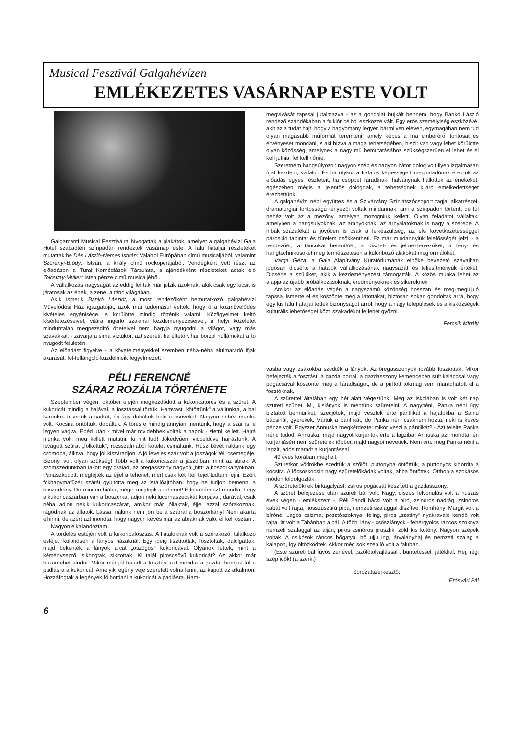Musical Fesztivál Galgahévízen
EMLÉKEZETES VASÁRNAP ESTE VOLT
Galgamenti Musical Fesztiválra hívogattak a plakátok, amelyet a galgahévízi Gaia Hotel szabadtéri színpadán rendeztek vasárnap este. A falu fiataljai részleteket mutattak be Dés László-Nemes István: Valahol Európában című musicaljából, valamint Szörényi-Bródy: István, a király című rockoperájából. Vendégként vett részt az előadáson a Turai Komédiások Társulata, s ajándékként részleteket adtak elő Tolcsvay-Müller: Isten pénze című musicaljéből.
A vállalkozás nagyságát az eddig leírtak már jelzik azoknak, akik csak egy kicsit is járatosak az ének, a zene, a tánc világában.
Akik ismerik Bankó Lászlót, a most rendezőként bemutatkozó galgahévízi Művelődési Ház igazgatóját, azok már tudomásul vették, hogy ő a közművelődés kivételes egyénisége, s körülötte mindig történik valami. Közfigyelmet keltő kísérletezéseivel, vitára ingerlő szakmai kezdeményezéseivel, a helyi közéletet minduntalan megpezsdítő ötleteivel nem hagyja nyugodni a világot, vagy más szavakkal: - zavarja a sima víztükör, azt szereti, ha éltető vihar borzol hullámokat a tó nyugodt felületén.
Az előadást figyelve - a követelményekkel szemben néha-néha alulmaradó ifjak akarását, fel-fellángoló küzdelmeik fegyelmezett
megvívását tapssal jutalmazva - az a gondolat bujkált bennem, hogy Bankó László rendező szándékában a folklór célból eszközzé vált. Egy erős személyiség eszközévé, akit az a tudat hajt, hogy a hagyomány legyen bármilyen eleven, egymagában nem tud olyan magasabb műformát teremteni, amely képes a ma emberéről fontosat és érvényeset mondani, s aki bízva a maga tehetségében, hiszi: van vagy lehet körülötte olyan közösség, amelynek a nagy mű bemutatásához szükségszerűen el lehet és el kell jutnia, fel kell nőnie.
Szeretném hangsúlyozni: nagyon szép és nagyon bátor dolog volt ilyen izgalmasan újat kezdeni, vállalni. És ha olykor a fiatalok képességeit meghaladónak éreztük az előadás egyes részleteit, ha csöppet fáradtnak, halványnak hallottuk az énekeket, egészében mégis a jelentős dolognak, a tehetségnek kijáró emelkedettséget érezhettünk.
A galgahévízi népi együttes és a Szivárvány Színjátszócsoport tagjai alkatrészei, dramaturgiai fontosságú tényezői voltak mindannak, ami a színpadon történt, de túl nehéz volt az a mezőny, amelyen mozogniuk kellett. Olyan feladatot vállaltak, amelyben a hangsúlyoknak, az arányoknak, az árnyalatoknak is nagy a szerepe. A hibák százalékát a jövőben is csak a felkészültség, az elvi következetességgel párosuló tapintat és türelem csökkentheti. Ez már mindannyiuk felelősségét jelzi: - a rendezőét, a táncokat betanítóét, a díszlet- és jelmeztervezőkét, a fény- és hangtechnikusokét meg természetesen a különböző alakokat megformálókét.
Varga Géza, a Gaia Alapítvány Kuratóriumának elnöke bevezető szavaiban jogosan dicsérte a fiatalok vállalkozásának nagyságát és teljesítményük értékét. Dicsérte a szülőket, akik a kezdeményezést támogatták. A közös munka lehet az alapja az újabb próbálkozásoknak, eredményeknek és sikereknek.
Amikor az előadás végén a nagyszámú közönség hosszan és meg-megújuló tapssal ismerte el és köszönte meg a látottakat, biztosan sokan gondoltak arra, hogy egy kis falu fiataljai tettek bizonyságot arról, hogy a nagy települések és a kisközségek kulturális lehetőségei közti szakadékot le lehet győzni.
Fercsik Mihály
PÉLI FERENCNÉ
SZÁRAZ ROZÁLIA TÖRTÉNETE
Szeptember végén, október elején megkezdődött a kukoricatörés és a szüret. A kukoricát mindig a hajával, a fosztással törtük. Hamvast „kötöttünk" a vállunkra, a bal karunkra tekertük a sarkát, és úgy dobáltuk bele a csöveket. Nagyon nehéz munka volt. Kocsira öntöttük, dobáltuk. A törésre mindig annyian mentünk, hogy a szár is le legyen vágva. Ebéd után - mivel már rövidebbek voltak a napok - sietni kellett. Hajrá munka volt, meg kellett mutatni: ki mit tud! Jókedvűen, vicceldőve hajráztunk. A levágott szárat „fölköttük", rozsszalmából kötelet csináltunk. Húsz kévét raktunk egy csomóba, állítva, hogy jól kiszáradjon. A jó leveles szár volt a jószágok téli csemegéje. Bizony, volt olyan szükség! Több volt a kukoricaszár a jászolban, mint az abrak. A szomszédunkban lakott egy család, az öregasszony nagyon „hitt" a boszorkányokban. Panaszkodott: megfejték az éjjel a tehenet, mert csak két liter tejet tudtam fejni. Ezért fokhagymafüzér szárát gyújtotta meg az istállóajtóban, hogy ne tudjon bemenni a boszorkány. De minden hiába, mégis megfejik a tehenet! Édesapám azt mondta, hogy a kukoricaszárban van a boszorka, adjon neki lucernaszecskát korpával, darával, csak néha adjon nekik kukoricaszárat, amikor már jóllaktak, éjjel azzal szórakoznak, rágódnak az állatok. Lássa, nálunk nem jön be a szárral a boszorkány! Nem akarta elhinni, de azért azt mondta, hogy nagyon kevés már az abraknak való, el kell osztani.
Nagyon elkalandoztam.
A tördelés estéjén volt a kukoricafosztás. A fiataloknak volt a szórakozó, találkozó estéje. Különösen a lányos házaknál. Egy ideig tisztítottak, fosztottak, dalolgattak, majd bekenték a lányok arcát „öszögös" kukoricával. Olyanok lettek, mint a kéményseprő, sikongtak, sikítottak. Ki talál piroscsövű kukoricát? Az akkor már hazamehet aludni. Mikor már jól haladt a fosztás, azt mondta a gazda: hordjuk föl a padlásra a kukoricát! Amelyik legény veje szeretett volna lenni, az kapott az alkalmon. Hozzáfogtak a legények fölhordani a kukoricát a padlásra. Ham-
vasba vagy zsákokba szedték a lányok. Az öregasszonyok tovább fosztottak. Mikor befejezték a fosztást, a gazda borral, a gazdasszony kemencében sült kaláccsal vagy pogácsával köszönte meg a fáradtságot, de a pirított tökmag sem maradhatott el a fosztóknak.
A szürettel általában egy hét alatt végeztünk. Még az iskolában is volt két nap szüreti szünet. Mi, kislányok is mentünk szüretelni. A nagynéni, Panka néni úgy biztatott bennünket: szedjétek, majd vesztek érte pántlikát a hajatokba a Samu bácsinál, gyerekek. Vártuk a pántlikát, de Panka néni csaknem hozta, neki is kevés pénze volt. Egyszer Annuska megkérdezte: mikor veszi a pántlikát? - Azt felelte Panka néni: tudod, Annuska, majd nagyot kurjantok érte a lagziba! Annuska azt mondta: én kurjantásért nem szüretelek többet; majd nagyot nevettek. Nem érte meg Panka néni a lagzit, adós maradt a kurjantással.
49 éves korában meghalt.
Szüretkor vödrökbe szedtük a szőlőt, puttonyba öntöttük, a puttonyos kihordta a kocsira. A lőcsöskocsin nagy szüretelőkádak voltak, abba öntötték. Otthon a szokásos módon földolgozták.
A szüretelőknek birkagulyást, zsíros pogácsát készített a gazdasszony.
A szüret befejezése után szüreti bál volt. Nagy, díszes felvonulás volt a huszas évek végén - emlékszem -, Péli Bandi bácsi volt a bíró, zsinóros nadrág, zsinóros kabát volt rajta, hosszúszárú pipa, nemzeti szalaggal díszítve. Romhányi Margit volt a bíróné. Lagos csizma, posztószoknya, féling, piros „szatiny" nyakravaló kendő volt rajta. Itt volt a Tabánban a bál. A többi lány - csőszlányok - fehérgyolcs ráncos szoknya nemzeti szalaggal az alján, piros zsinóros pruszlik, zöld kis kötény. Nagyon szépek voltak. A csikósok ráncos bőgatya, bő ujjú ing, árvalányhaj és nemzeti szalag a kalapon, így öltözködtek. Akkor még sok szép ló volt a faluban.
(Este szüreti bál fúvós zenével, „szőlőtolvajlással", büntetéssel, játékkal. Hej, régi szép idők! (a szerk.)
Sorozatszerkesztő:
Erősvári Pál
6